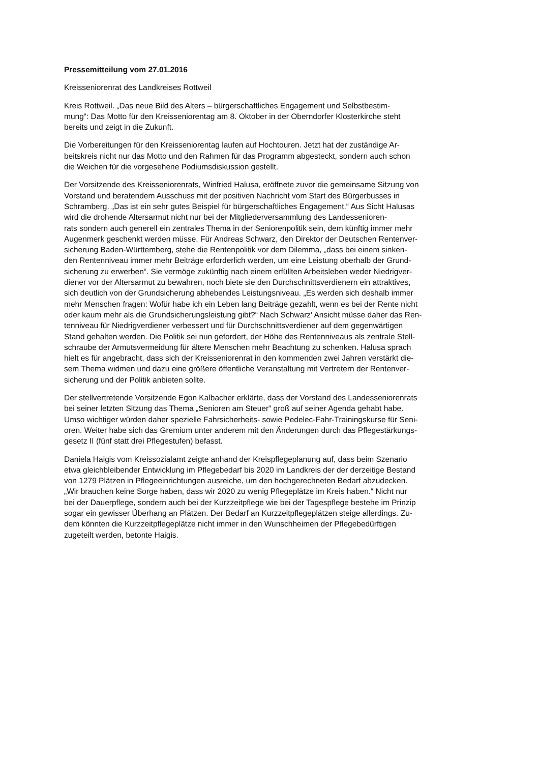Pressemitteilung vom 27.01.2016
Kreisseniorenrat des Landkreises Rottweil
Kreis Rottweil. „Das neue Bild des Alters – bürgerschaftliches Engagement und Selbstbestim-
mung“: Das Motto für den Kreisseniorentag am 8. Oktober in der Oberndorfer Klosterkirche steht
bereits und zeigt in die Zukunft.
Die Vorbereitungen für den Kreisseniorentag laufen auf Hochtouren. Jetzt hat der zuständige Ar-
beitskreis nicht nur das Motto und den Rahmen für das Programm abgesteckt, sondern auch schon
die Weichen für die vorgesehene Podiumsdiskussion gestellt.
Der Vorsitzende des Kreisseniorenrats, Winfried Halusa, eröffnete zuvor die gemeinsame Sitzung von
Vorstand und beratendem Ausschuss mit der positiven Nachricht vom Start des Bürgerbusses in
Schramberg. „Das ist ein sehr gutes Beispiel für bürgerschaftliches Engagement.“ Aus Sicht Halusas
wird die drohende Altersarmut nicht nur bei der Mitgliederversammlung des Landessenioren-
rats sondern auch generell ein zentrales Thema in der Seniorenpolitik sein, dem künftig immer mehr
Augenmerk geschenkt werden müsse. Für Andreas Schwarz, den Direktor der Deutschen Rentenver-
sicherung Baden-Württemberg, stehe die Rentenpolitik vor dem Dilemma, „dass bei einem sinken-
den Rentenniveau immer mehr Beiträge erforderlich werden, um eine Leistung oberhalb der Grund-
sicherung zu erwerben“. Sie vermöge zukünftig nach einem erfüllten Arbeitsleben weder Niedrigver-
diener vor der Altersarmut zu bewahren, noch biete sie den Durchschnittsverdienern ein attraktives,
sich deutlich von der Grundsicherung abhebendes Leistungsniveau. „Es werden sich deshalb immer
mehr Menschen fragen: Wofür habe ich ein Leben lang Beiträge gezahlt, wenn es bei der Rente nicht
oder kaum mehr als die Grundsicherungsleistung gibt?“ Nach Schwarz' Ansicht müsse daher das Ren-
tenniveau für Niedrigverdiener verbessert und für Durchschnittsverdiener auf dem gegenwärtigen
Stand gehalten werden. Die Politik sei nun gefordert, der Höhe des Rentenniveaus als zentrale Stell-
schraube der Armutsvermeidung für ältere Menschen mehr Beachtung zu schenken. Halusa sprach
hielt es für angebracht, dass sich der Kreisseniorenrat in den kommenden zwei Jahren verstärkt die-
sem Thema widmen und dazu eine größere öffentliche Veranstaltung mit Vertretern der Rentenver-
sicherung und der Politik anbieten sollte.
Der stellvertretende Vorsitzende Egon Kalbacher erklärte, dass der Vorstand des Landesseniorenrats
bei seiner letzten Sitzung das Thema „Senioren am Steuer“ groß auf seiner Agenda gehabt habe.
Umso wichtiger würden daher spezielle Fahrsicherheits- sowie Pedelec-Fahr-Trainingskurse für Seni-
oren. Weiter habe sich das Gremium unter anderem mit den Änderungen durch das Pflegestärkungs-
gesetz II (fünf statt drei Pflegestufen) befasst.
Daniela Haigis vom Kreissozialamt zeigte anhand der Kreispflegeplanung auf, dass beim Szenario
etwa gleichbleibender Entwicklung im Pflegebedarf bis 2020 im Landkreis der der derzeitige Bestand
von 1279 Plätzen in Pflegeeinrichtungen ausreiche, um den hochgerechneten Bedarf abzudecken.
„Wir brauchen keine Sorge haben, dass wir 2020 zu wenig Pflegeplätze im Kreis haben.“ Nicht nur
bei der Dauerpflege, sondern auch bei der Kurzzeitpflege wie bei der Tagespflege bestehe im Prinzip
sogar ein gewisser Überhang an Plätzen. Der Bedarf an Kurzzeitpflegeplätzen steige allerdings. Zu-
dem könnten die Kurzzeitpflegeplätze nicht immer in den Wunschheimen der Pflegebedürftigen
zugeteilt werden, betonte Haigis.